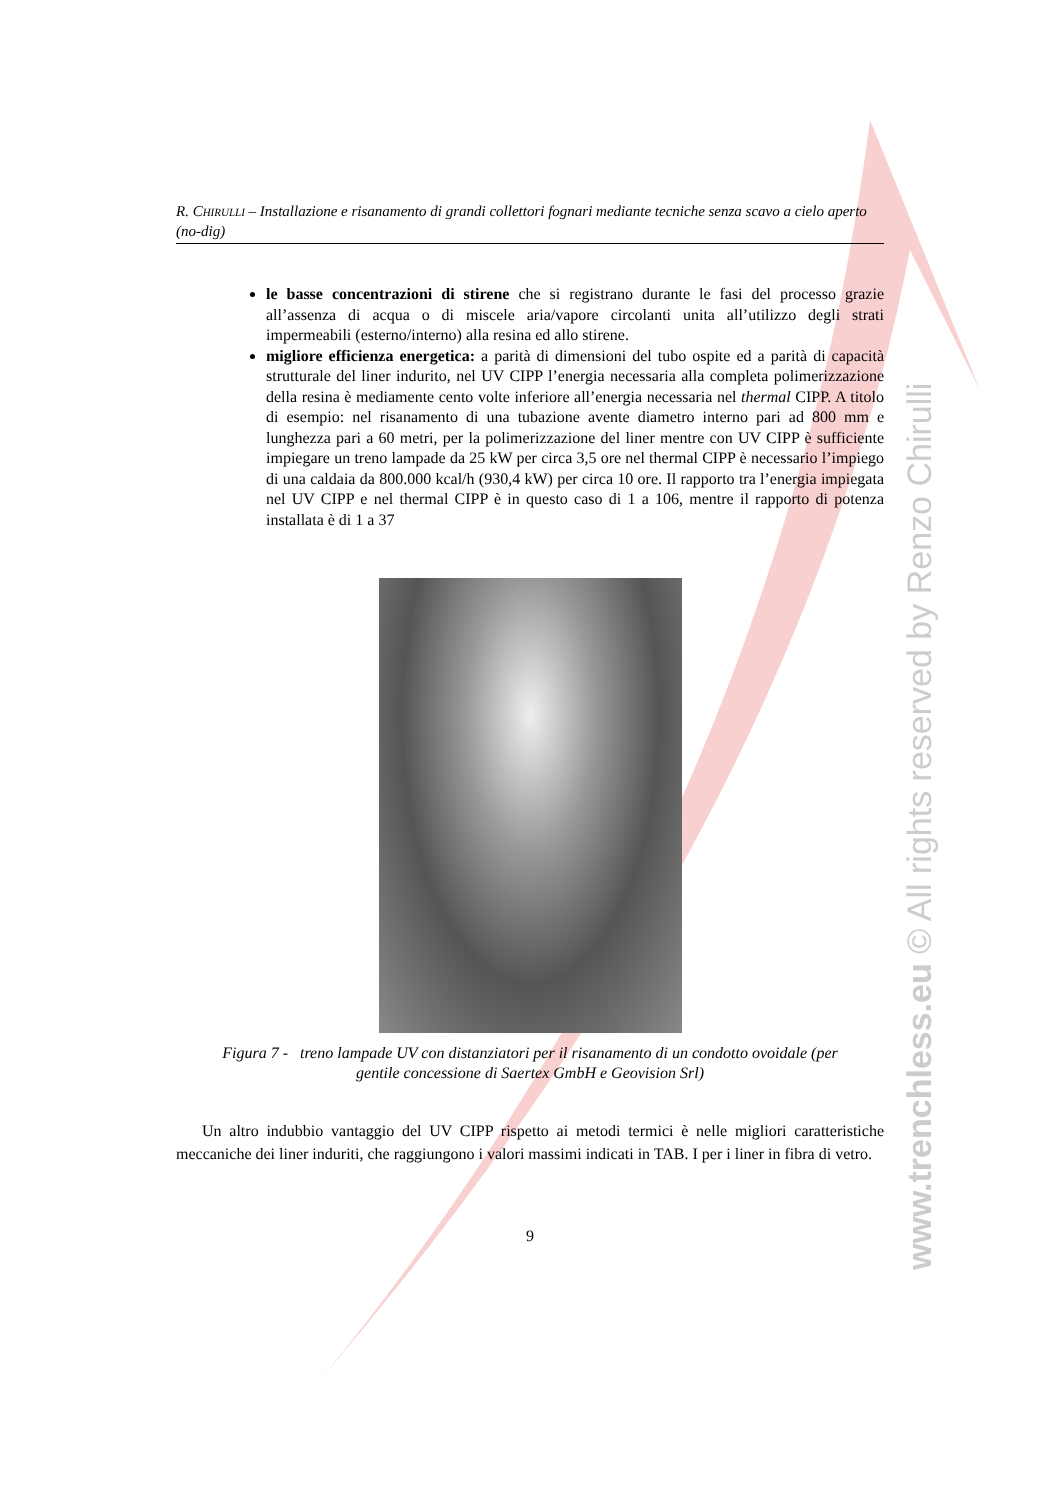R. CHIRULLI – Installazione e risanamento di grandi collettori fognari mediante tecniche senza scavo a cielo aperto (no-dig)
le basse concentrazioni di stirene che si registrano durante le fasi del processo grazie all’assenza di acqua o di miscele aria/vapore circolanti unita all’utilizzo degli strati impermeabili (esterno/interno) alla resina ed allo stirene.
migliore efficienza energetica: a parità di dimensioni del tubo ospite ed a parità di capacità strutturale del liner indurito, nel UV CIPP l’energia necessaria alla completa polimerizzazione della resina è mediamente cento volte inferiore all’energia necessaria nel thermal CIPP. A titolo di esempio: nel risanamento di una tubazione avente diametro interno pari ad 800 mm e lunghezza pari a 60 metri, per la polimerizzazione del liner mentre con UV CIPP è sufficiente impiegare un treno lampade da 25 kW per circa 3,5 ore nel thermal CIPP è necessario l’impiego di una caldaia da 800.000 kcal/h (930,4 kW) per circa 10 ore. Il rapporto tra l’energia impiegata nel UV CIPP e nel thermal CIPP è in questo caso di 1 a 106, mentre il rapporto di potenza installata è di 1 a 37
Figura 7 - treno lampade UV con distanziatori per il risanamento di un condotto ovoidale (per
gentile concessione di Saertex GmbH e Geovision Srl)
Un altro indubbio vantaggio del UV CIPP rispetto ai metodi termici è nelle migliori caratteristiche meccaniche dei liner induriti, che raggiungono i valori massimi indicati in TAB. I per i liner in fibra di vetro.
9
www.trenchless.eu © All rights reserved by Renzo Chirulli